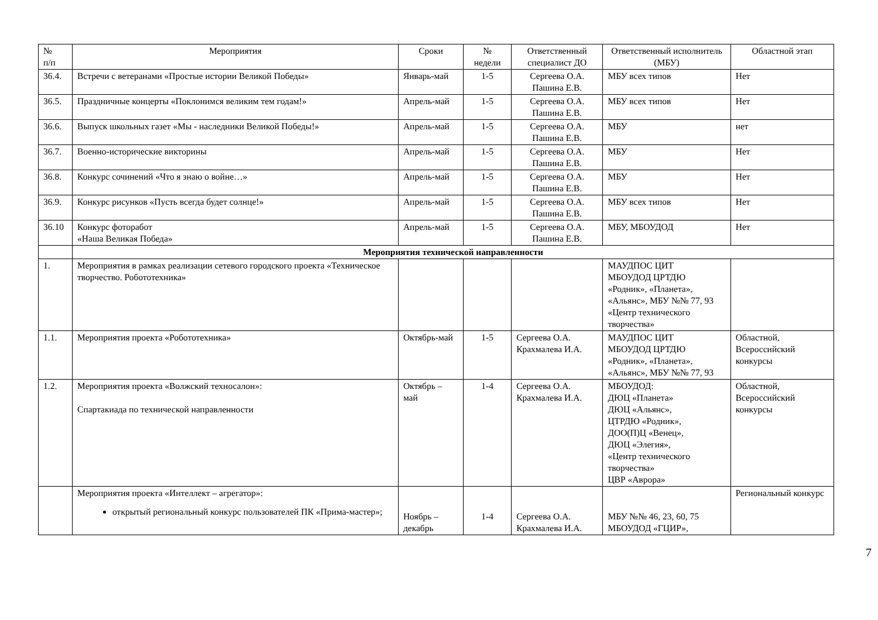| № п/п | Мероприятия | Сроки | № недели | Ответственный специалист ДО | Ответственный исполнитель (МБУ) | Областной этап |
| --- | --- | --- | --- | --- | --- | --- |
| 36.4. | Встречи с ветеранами «Простые истории Великой Победы» | Январь-май | 1-5 | Сергеева О.А. Пашина Е.В. | МБУ всех типов | Нет |
| 36.5. | Праздничные концерты «Поклонимся великим тем годам!» | Апрель-май | 1-5 | Сергеева О.А. Пашина Е.В. | МБУ всех типов | Нет |
| 36.6. | Выпуск школьных газет «Мы - наследники Великой Победы!» | Апрель-май | 1-5 | Сергеева О.А. Пашина Е.В. | МБУ | нет |
| 36.7. | Военно-исторические викторины | Апрель-май | 1-5 | Сергеева О.А. Пашина Е.В. | МБУ | Нет |
| 36.8. | Конкурс сочинений «Что я знаю о войне…» | Апрель-май | 1-5 | Сергеева О.А. Пашина Е.В. | МБУ | Нет |
| 36.9. | Конкурс рисунков «Пусть всегда будет солнце!» | Апрель-май | 1-5 | Сергеева О.А. Пашина Е.В. | МБУ всех типов | Нет |
| 36.10 | Конкурс фоторабот «Наша Великая Победа» | Апрель-май | 1-5 | Сергеева О.А. Пашина Е.В. | МБУ, МБОУДОД | Нет |
| | Мероприятия технической направленности | | | | | |
| 1. | Мероприятия в рамках реализации сетевого городского проекта «Техническое творчество. Робототехника» | | | | МАУДПОС ЦИТ МБОУДОД ЦРТДЮ «Родник», «Планета», «Альянс», МБУ №№ 77, 93 «Центр технического творчества» | |
| 1.1. | Мероприятия проекта «Робототехника» | Октябрь-май | 1-5 | Сергеева О.А. Крахмалева И.А. | МАУДПОС ЦИТ МБОУДОД ЦРТДЮ «Родник», «Планета», «Альянс», МБУ №№ 77, 93 | Областной, Всероссийский конкурсы |
| 1.2. | Мероприятия проекта «Волжский техносалон»: Спартакиада по технической направленности | Октябрь – май | 1-4 | Сергеева О.А. Крахмалева И.А. | МБОУДОД: ДЮЦ «Планета» ДЮЦ «Альянс», ЦТРДЮ «Родник», ДОО(П)Ц «Венец», ДЮЦ «Элегия», «Центр технического творчества» ЦВР «Аврора» | Областной, Всероссийский конкурсы |
| | Мероприятия проекта «Интеллект – агрегатор»: открытый региональный конкурс пользователей ПК «Прима-мастер»; | Ноябрь – декабрь | 1-4 | Сергеева О.А. Крахмалева И.А. | МБУ №№ 46, 23, 60, 75 МБОУДОД «ГЦИР», | Региональный конкурс |
7